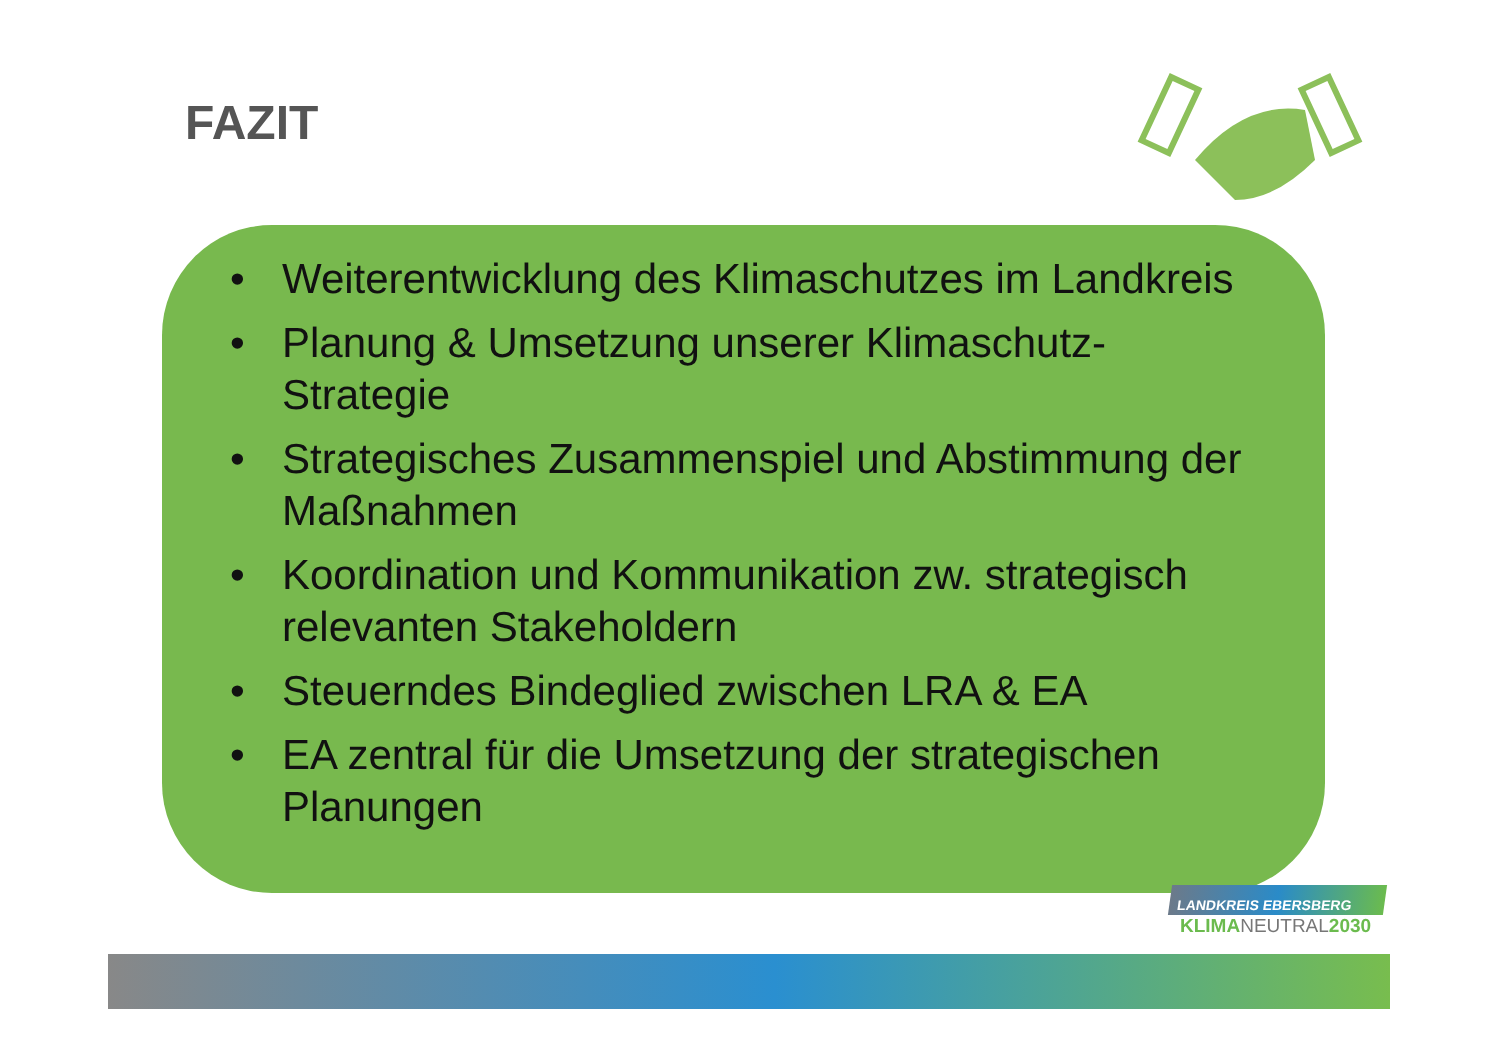FAZIT
• Weiterentwicklung des Klimaschutzes im Landkreis
• Planung & Umsetzung unserer Klimaschutz-Strategie
• Strategisches Zusammenspiel und Abstimmung der Maßnahmen
• Koordination und Kommunikation zw. strategisch relevanten Stakeholdern
• Steuerndes Bindeglied zwischen LRA & EA
• EA zentral für die Umsetzung der strategischen Planungen
LANDKREIS EBERSBERG
KLIMANEUTRAL2030